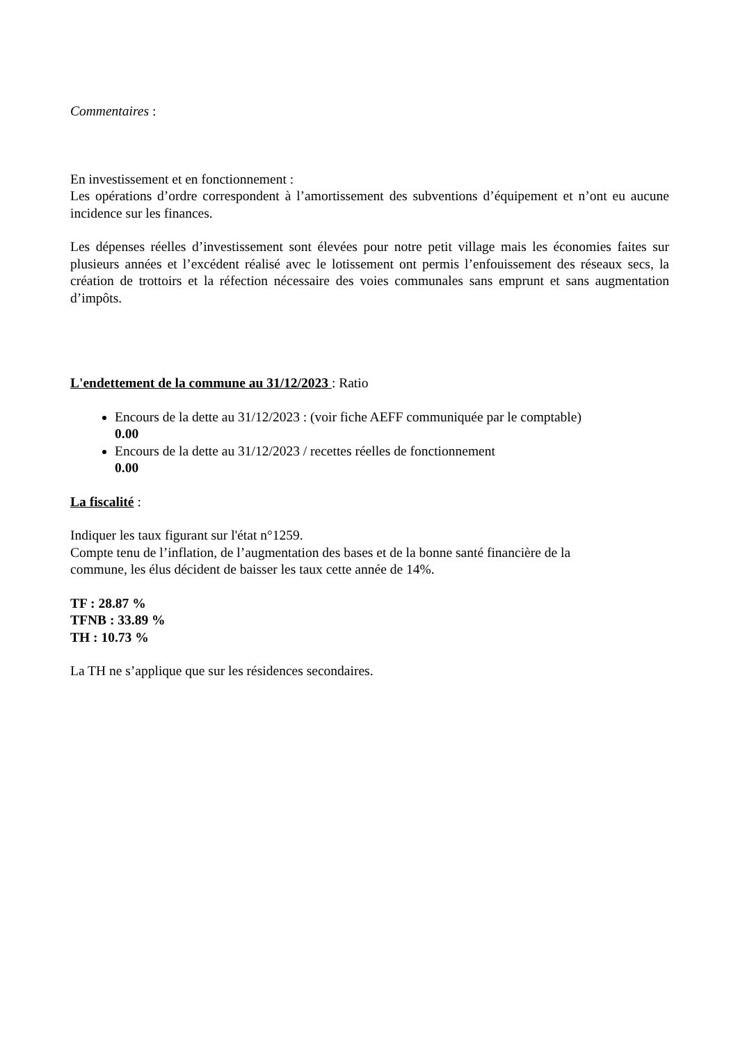Commentaires :
En investissement et en fonctionnement :
Les opérations d’ordre correspondent à l’amortissement des subventions d’équipement et n’ont eu aucune incidence sur les finances.
Les dépenses réelles d’investissement sont élevées pour notre petit village mais les économies faites sur plusieurs années et l’excédent réalisé avec le lotissement ont permis l’enfouissement des réseaux secs, la création de trottoirs et la réfection nécessaire des voies communales sans emprunt et sans augmentation d’impôts.
L'endettement de la commune au 31/12/2023 : Ratio
Encours de la dette au 31/12/2023 : (voir fiche AEFF communiquée par le comptable)
0.00
Encours de la dette au 31/12/2023 / recettes réelles de fonctionnement
0.00
La fiscalité :
Indiquer les taux figurant sur l'état n°1259.
Compte tenu de l’inflation, de l’augmentation des bases et de la bonne santé financière de la
commune, les élus décident de baisser les taux cette année de 14%.
TF : 28.87 %
TFNB : 33.89 %
TH : 10.73 %
La TH ne s’applique que sur les résidences secondaires.